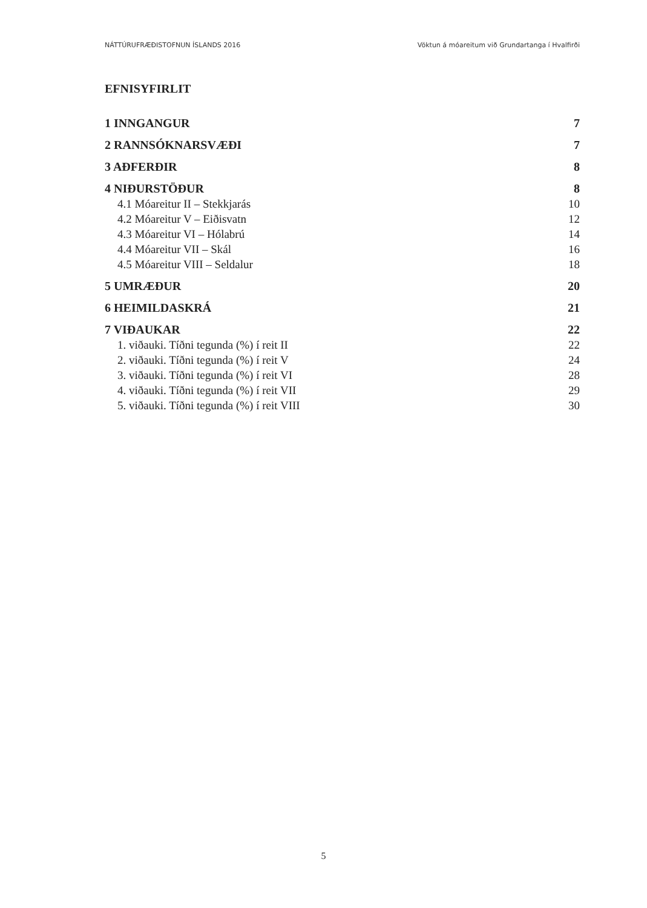NÁTTÚRUFRÆÐISTOFNUN ÍSLANDS 2016 Vöktun á móareitum við Grundartanga í Hvalfirði
EFNISYFIRLIT
1 INNGANGUR 7
2 RANNSÓKNARSVÆÐI 7
3 AÐFERÐIR 8
4 NIÐURSTÖÐUR 8
4.1 Móareitur II – Stekkjarás 10
4.2 Móareitur V – Eiðisvatn 12
4.3 Móareitur VI – Hólabrú 14
4.4 Móareitur VII – Skál 16
4.5 Móareitur VIII – Seldalur 18
5 UMRÆÐUR 20
6 HEIMILDASKRÁ 21
7 VIÐAUKAR 22
1. viðauki. Tíðni tegunda (%) í reit II 22
2. viðauki. Tíðni tegunda (%) í reit V 24
3. viðauki. Tíðni tegunda (%) í reit VI 28
4. viðauki. Tíðni tegunda (%) í reit VII 29
5. viðauki. Tíðni tegunda (%) í reit VIII 30
5